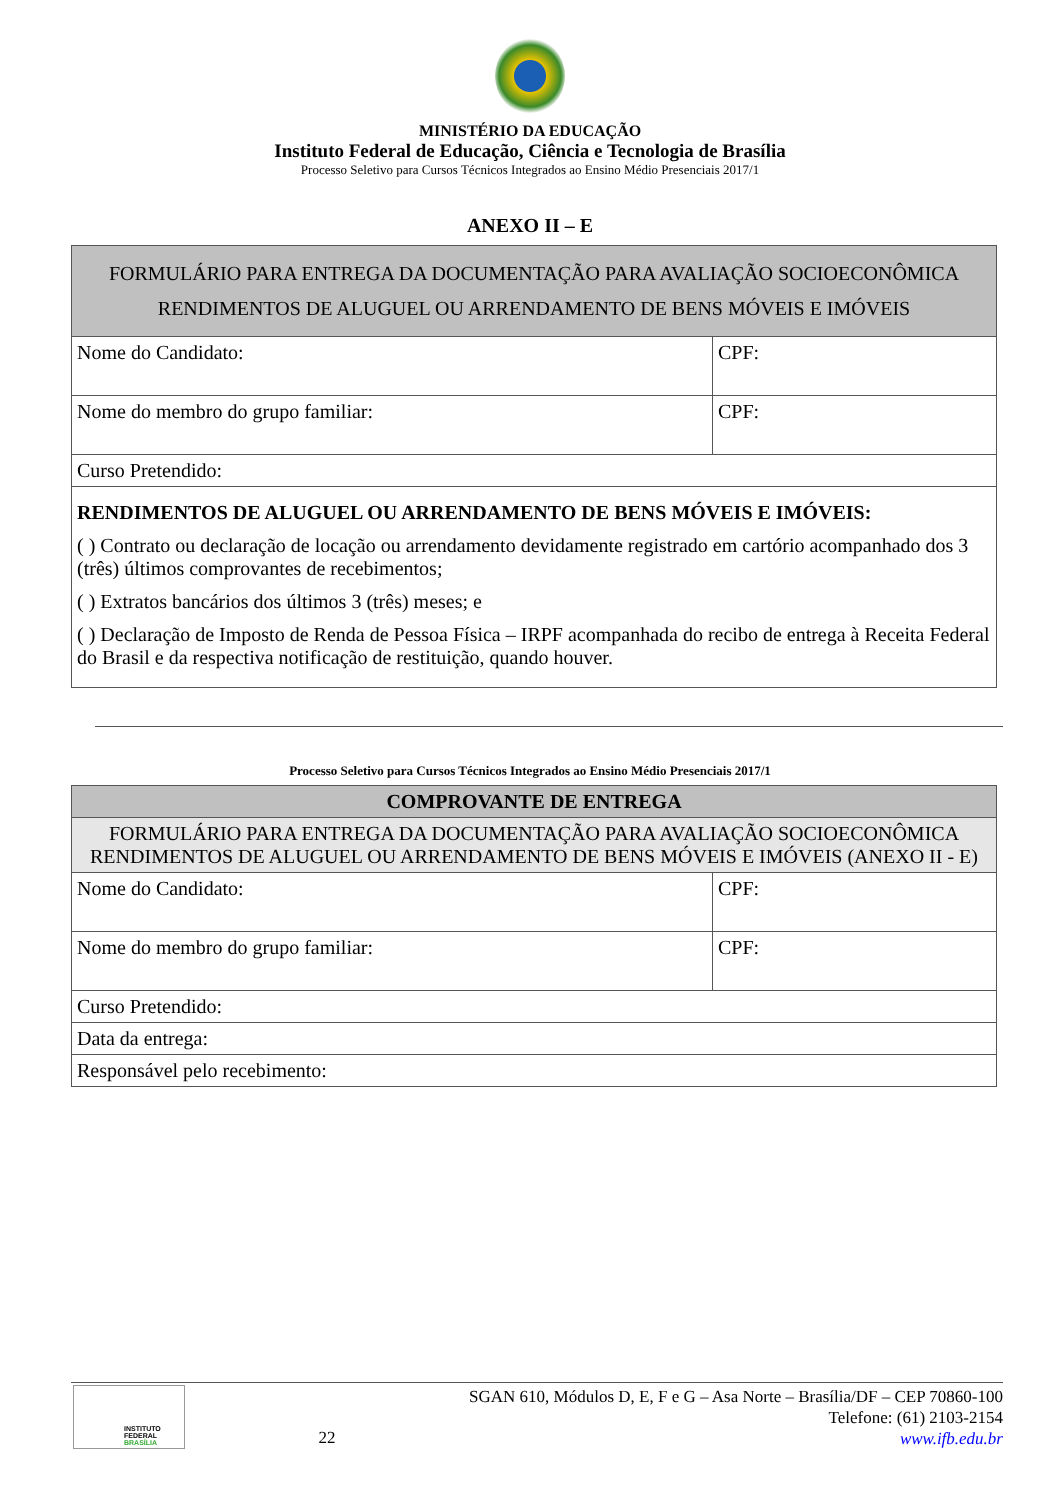MINISTÉRIO DA EDUCAÇÃO
Instituto Federal de Educação, Ciência e Tecnologia de Brasília
Processo Seletivo para Cursos Técnicos Integrados ao Ensino Médio Presenciais 2017/1
ANEXO II – E
| FORMULÁRIO PARA ENTREGA DA DOCUMENTAÇÃO PARA AVALIAÇÃO SOCIOECONÔMICA RENDIMENTOS DE ALUGUEL OU ARRENDAMENTO DE BENS MÓVEIS E IMÓVEIS | |
| Nome do Candidato: | CPF: |
| Nome do membro do grupo familiar: | CPF: |
| Curso Pretendido: | |
| RENDIMENTOS DE ALUGUEL OU ARRENDAMENTO DE BENS MÓVEIS E IMÓVEIS: ( ) Contrato ou declaração de locação ou arrendamento devidamente registrado em cartório acompanhado dos 3 (três) últimos comprovantes de recebimentos; ( ) Extratos bancários dos últimos 3 (três) meses; e ( ) Declaração de Imposto de Renda de Pessoa Física – IRPF acompanhada do recibo de entrega à Receita Federal do Brasil e da respectiva notificação de restituição, quando houver. | |
Processo Seletivo para Cursos Técnicos Integrados ao Ensino Médio Presenciais 2017/1
| COMPROVANTE DE ENTREGA | |
| FORMULÁRIO PARA ENTREGA DA DOCUMENTAÇÃO PARA AVALIAÇÃO SOCIOECONÔMICA RENDIMENTOS DE ALUGUEL OU ARRENDAMENTO DE BENS MÓVEIS E IMÓVEIS (ANEXO II - E) | |
| Nome do Candidato: | CPF: |
| Nome do membro do grupo familiar: | CPF: |
| Curso Pretendido: | |
| Data da entrega: | |
| Responsável pelo recebimento: | |
INSTITUTO FEDERAL
BRASÍLIA
22
SGAN 610, Módulos D, E, F e G – Asa Norte – Brasília/DF – CEP 70860-100
Telefone: (61) 2103-2154
www.ifb.edu.br